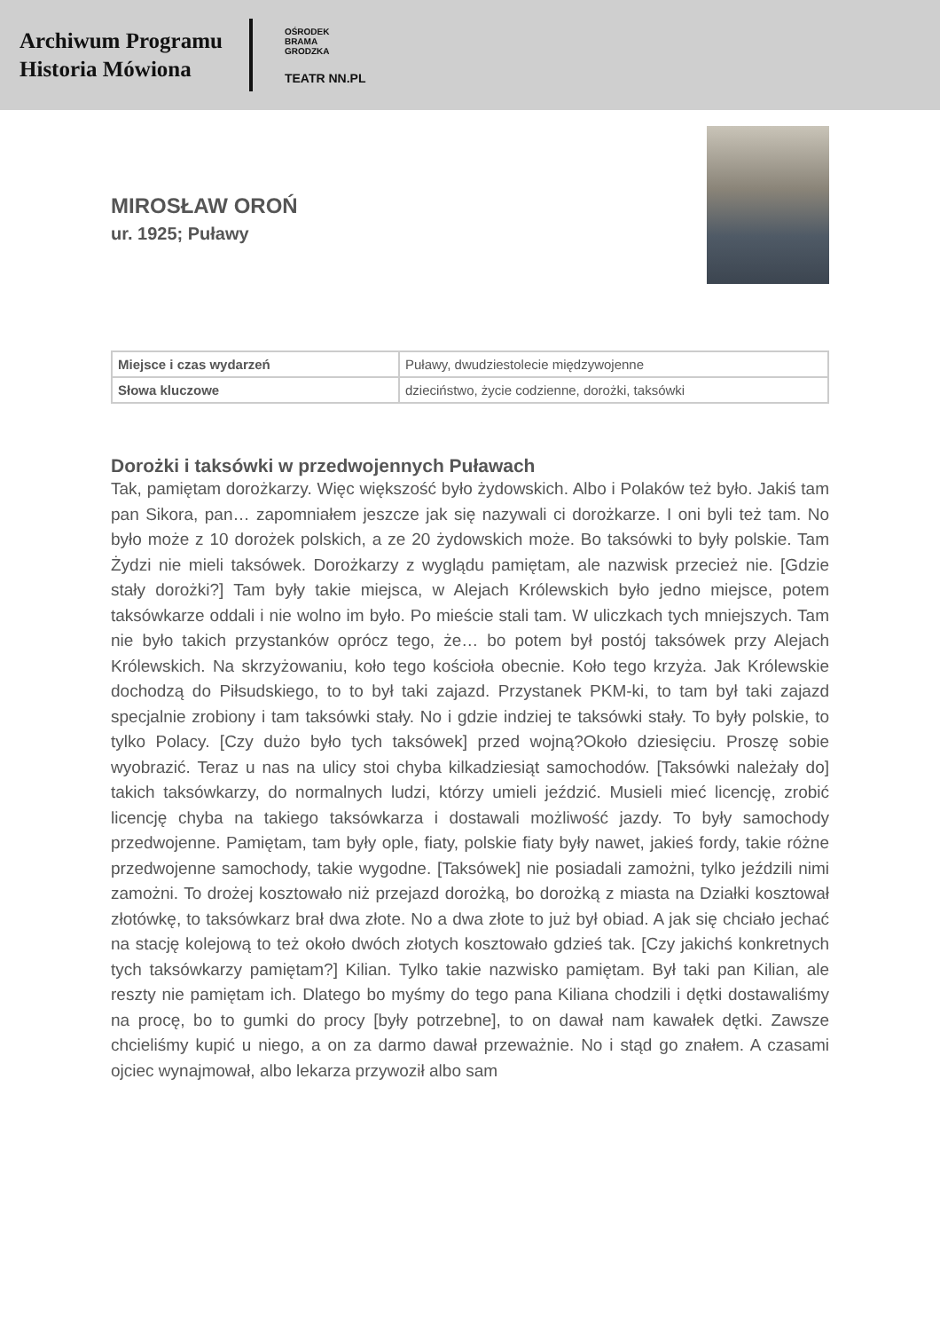Archiwum Programu
Historia Mówiona
OŚRODEK
BRAMA
GRODZKA
TEATR NN.PL
MIROSŁAW OROŃ
ur. 1925; Puławy
| Miejsce i czas wydarzeń | Puławy, dwudziestolecie międzywojenne |
| Słowa kluczowe | dzieciństwo, życie codzienne, dorożki, taksówki |
Dorożki i taksówki w przedwojennych Puławach
Tak, pamiętam dorożkarzy. Więc większość było żydowskich. Albo i Polaków też było. Jakiś tam pan Sikora, pan… zapomniałem jeszcze jak się nazywali ci dorożkarze. I oni byli też tam. No było może z 10 dorożek polskich, a ze 20 żydowskich może. Bo taksówki to były polskie. Tam Żydzi nie mieli taksówek. Dorożkarzy z wyglądu pamiętam, ale nazwisk przecież nie. [Gdzie stały dorożki?] Tam były takie miejsca, w Alejach Królewskich było jedno miejsce, potem taksówkarze oddali i nie wolno im było. Po mieście stali tam. W uliczkach tych mniejszych. Tam nie było takich przystanków oprócz tego, że… bo potem był postój taksówek przy Alejach Królewskich. Na skrzyżowaniu, koło tego kościoła obecnie. Koło tego krzyża. Jak Królewskie dochodzą do Piłsudskiego, to to był taki zajazd. Przystanek PKM-ki, to tam był taki zajazd specjalnie zrobiony i tam taksówki stały. No i gdzie indziej te taksówki stały. To były polskie, to tylko Polacy. [Czy dużo było tych taksówek] przed wojną?Około dziesięciu. Proszę sobie wyobrazić. Teraz u nas na ulicy stoi chyba kilkadziesiąt samochodów. [Taksówki należały do] takich taksówkarzy, do normalnych ludzi, którzy umieli jeździć. Musieli mieć licencję, zrobić licencję chyba na takiego taksówkarza i dostawali możliwość jazdy. To były samochody przedwojenne. Pamiętam, tam były ople, fiaty, polskie fiaty były nawet, jakieś fordy, takie różne przedwojenne samochody, takie wygodne. [Taksówek] nie posiadali zamożni, tylko jeździli nimi zamożni. To drożej kosztowało niż przejazd dorożką, bo dorożką z miasta na Działki kosztował złotówkę, to taksówkarz brał dwa złote. No a dwa złote to już był obiad. A jak się chciało jechać na stację kolejową to też około dwóch złotych kosztowało gdzieś tak. [Czy jakichś konkretnych tych taksówkarzy pamiętam?] Kilian. Tylko takie nazwisko pamiętam. Był taki pan Kilian, ale reszty nie pamiętam ich. Dlatego bo myśmy do tego pana Kiliana chodzili i dętki dostawaliśmy na procę, bo to gumki do procy [były potrzebne], to on dawał nam kawałek dętki. Zawsze chcieliśmy kupić u niego, a on za darmo dawał przeważnie. No i stąd go znałem. A czasami ojciec wynajmował, albo lekarza przywoził albo sam